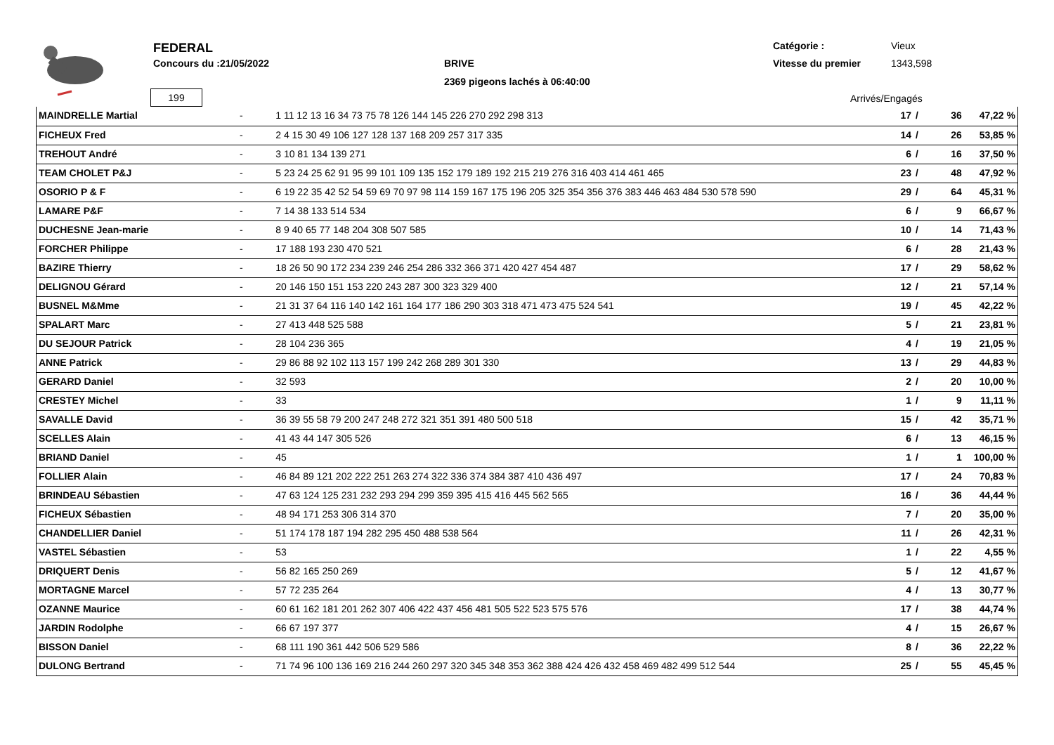FEDERAL
Concours du :21/05/2022 BRIVE
2369 pigeons lachés à 06:40:00
Catégorie : Vieux
Vitesse du premier 1343,598
199 Arrivés/Engagés
| MAINDRELLE Martial | - | 1 11 12 13 16 34 73 75 78 126 144 145 226 270 292 298 313 | 17 | / | 36 | 47,22 % |
| FICHEUX Fred | - | 2 4 15 30 49 106 127 128 137 168 209 257 317 335 | 14 | / | 26 | 53,85 % |
| TREHOUT André | - | 3 10 81 134 139 271 | 6 | / | 16 | 37,50 % |
| TEAM CHOLET P&J | - | 5 23 24 25 62 91 95 99 101 109 135 152 179 189 192 215 219 276 316 403 414 461 465 | 23 | / | 48 | 47,92 % |
| OSORIO P & F | - | 6 19 22 35 42 52 54 59 69 70 97 98 114 159 167 175 196 205 325 354 356 376 383 446 463 484 530 578 590 | 29 | / | 64 | 45,31 % |
| LAMARE P&F | - | 7 14 38 133 514 534 | 6 | / | 9 | 66,67 % |
| DUCHESNE Jean-marie | - | 8 9 40 65 77 148 204 308 507 585 | 10 | / | 14 | 71,43 % |
| FORCHER Philippe | - | 17 188 193 230 470 521 | 6 | / | 28 | 21,43 % |
| BAZIRE Thierry | - | 18 26 50 90 172 234 239 246 254 286 332 366 371 420 427 454 487 | 17 | / | 29 | 58,62 % |
| DELIGNOU Gérard | - | 20 146 150 151 153 220 243 287 300 323 329 400 | 12 | / | 21 | 57,14 % |
| BUSNEL M&Mme | - | 21 31 37 64 116 140 142 161 164 177 186 290 303 318 471 473 475 524 541 | 19 | / | 45 | 42,22 % |
| SPALART Marc | - | 27 413 448 525 588 | 5 | / | 21 | 23,81 % |
| DU SEJOUR Patrick | - | 28 104 236 365 | 4 | / | 19 | 21,05 % |
| ANNE Patrick | - | 29 86 88 92 102 113 157 199 242 268 289 301 330 | 13 | / | 29 | 44,83 % |
| GERARD Daniel | - | 32 593 | 2 | / | 20 | 10,00 % |
| CRESTEY Michel | - | 33 | 1 | / | 9 | 11,11 % |
| SAVALLE David | - | 36 39 55 58 79 200 247 248 272 321 351 391 480 500 518 | 15 | / | 42 | 35,71 % |
| SCELLES Alain | - | 41 43 44 147 305 526 | 6 | / | 13 | 46,15 % |
| BRIAND Daniel | - | 45 | 1 | / | 1 | 100,00 % |
| FOLLIER Alain | - | 46 84 89 121 202 222 251 263 274 322 336 374 384 387 410 436 497 | 17 | / | 24 | 70,83 % |
| BRINDEAU Sébastien | - | 47 63 124 125 231 232 293 294 299 359 395 415 416 445 562 565 | 16 | / | 36 | 44,44 % |
| FICHEUX Sébastien | - | 48 94 171 253 306 314 370 | 7 | / | 20 | 35,00 % |
| CHANDELLIER Daniel | - | 51 174 178 187 194 282 295 450 488 538 564 | 11 | / | 26 | 42,31 % |
| VASTEL Sébastien | - | 53 | 1 | / | 22 | 4,55 % |
| DRIQUERT Denis | - | 56 82 165 250 269 | 5 | / | 12 | 41,67 % |
| MORTAGNE Marcel | - | 57 72 235 264 | 4 | / | 13 | 30,77 % |
| OZANNE Maurice | - | 60 61 162 181 201 262 307 406 422 437 456 481 505 522 523 575 576 | 17 | / | 38 | 44,74 % |
| JARDIN Rodolphe | - | 66 67 197 377 | 4 | / | 15 | 26,67 % |
| BISSON Daniel | - | 68 111 190 361 442 506 529 586 | 8 | / | 36 | 22,22 % |
| DULONG Bertrand | - | 71 74 96 100 136 169 216 244 260 297 320 345 348 353 362 388 424 426 432 458 469 482 499 512 544 | 25 | / | 55 | 45,45 % |